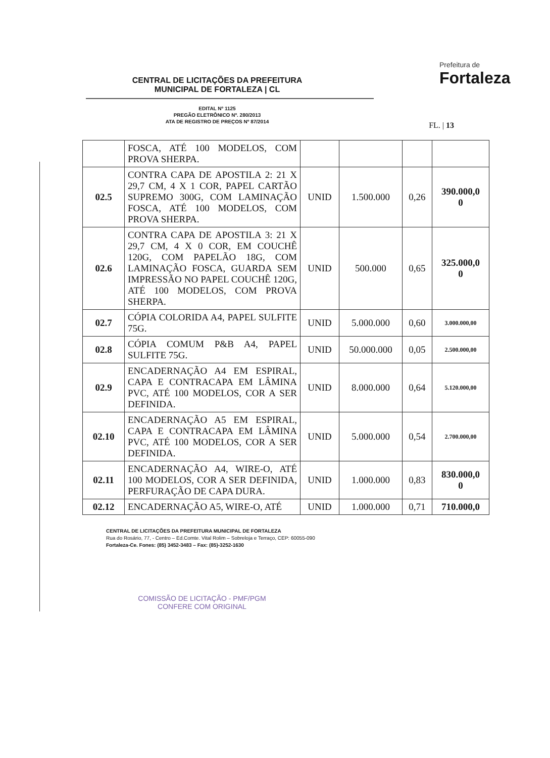CENTRAL DE LICITAÇÕES DA PREFEITURA
MUNICIPAL DE FORTALEZA | CL
EDITAL Nº 1125
PREGÃO ELETRÔNICO Nº. 280/2013
ATA DE REGISTRO DE PREÇOS Nº 87/2014
Prefeitura de
Fortaleza
FL. | 13
| | FOSCA, ATÉ 100 MODELOS, COM PROVA SHERPA. | | | | |
| 02.5 | CONTRA CAPA DE APOSTILA 2: 21 X 29,7 CM, 4 X 1 COR, PAPEL CARTÃO SUPREMO 300G, COM LAMINAÇÃO FOSCA, ATÉ 100 MODELOS, COM PROVA SHERPA. | UNID | 1.500.000 | 0,26 | 390.000,0 0 |
| 02.6 | CONTRA CAPA DE APOSTILA 3: 21 X 29,7 CM, 4 X 0 COR, EM COUCHÊ 120G, COM PAPELÃO 18G, COM LAMINAÇÃO FOSCA, GUARDA SEM IMPRESSÃO NO PAPEL COUCHÊ 120G, ATÉ 100 MODELOS, COM PROVA SHERPA. | UNID | 500.000 | 0,65 | 325.000,0 0 |
| 02.7 | CÓPIA COLORIDA A4, PAPEL SULFITE 75G. | UNID | 5.000.000 | 0,60 | 3.000.000,00 |
| 02.8 | CÓPIA COMUM P&B A4, PAPEL SULFITE 75G. | UNID | 50.000.000 | 0,05 | 2.500.000,00 |
| 02.9 | ENCADERNAÇÃO A4 EM ESPIRAL, CAPA E CONTRACAPA EM LÂMINA PVC, ATÉ 100 MODELOS, COR A SER DEFINIDA. | UNID | 8.000.000 | 0,64 | 5.120.000,00 |
| 02.10 | ENCADERNAÇÃO A5 EM ESPIRAL, CAPA E CONTRACAPA EM LÂMINA PVC, ATÉ 100 MODELOS, COR A SER DEFINIDA. | UNID | 5.000.000 | 0,54 | 2.700.000,00 |
| 02.11 | ENCADERNAÇÃO A4, WIRE-O, ATÉ 100 MODELOS, COR A SER DEFINIDA, PERFURAÇÃO DE CAPA DURA. | UNID | 1.000.000 | 0,83 | 830.000,0 0 |
| 02.12 | ENCADERNAÇÃO A5, WIRE-O, ATÉ | UNID | 1.000.000 | 0,71 | 710.000,0 |
CENTRAL DE LICITAÇÕES DA PREFEITURA MUNICIPAL DE FORTALEZA
Rua do Rosário, 77, - Centro – Ed.Comte. Vital Rolim – Sobreloja e Terraço, CEP: 60055-090
Fortaleza-Ce. Fones: (85) 3452-3483 – Fax: (85)-3252-1630
COMISSÃO DE LICITAÇÃO - PMF/PGM
CONFERE COM ORIGINAL